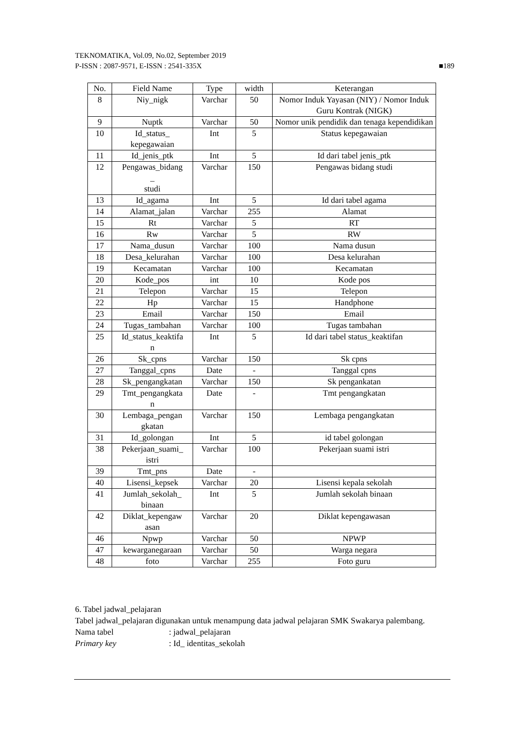TEKNOMATIKA, Vol.09, No.02, September 2019
P-ISSN : 2087-9571, E-ISSN : 2541-335X ■189
| No. | Field Name | Type | width | Keterangan |
| --- | --- | --- | --- | --- |
| 8 | Niy_nigk | Varchar | 50 | Nomor Induk Yayasan (NIY) / Nomor Induk Guru Kontrak (NIGK) |
| 9 | Nuptk | Varchar | 50 | Nomor unik pendidik dan tenaga kependidikan |
| 10 | Id_status_ kepegawaian | Int | 5 | Status kepegawaian |
| 11 | Id_jenis_ptk | Int | 5 | Id dari tabel jenis_ptk |
| 12 | Pengawas_bidang _ studi | Varchar | 150 | Pengawas bidang studi |
| 13 | Id_agama | Int | 5 | Id dari tabel agama |
| 14 | Alamat_jalan | Varchar | 255 | Alamat |
| 15 | Rt | Varchar | 5 | RT |
| 16 | Rw | Varchar | 5 | RW |
| 17 | Nama_dusun | Varchar | 100 | Nama dusun |
| 18 | Desa_kelurahan | Varchar | 100 | Desa kelurahan |
| 19 | Kecamatan | Varchar | 100 | Kecamatan |
| 20 | Kode_pos | int | 10 | Kode pos |
| 21 | Telepon | Varchar | 15 | Telepon |
| 22 | Hp | Varchar | 15 | Handphone |
| 23 | Email | Varchar | 150 | Email |
| 24 | Tugas_tambahan | Varchar | 100 | Tugas tambahan |
| 25 | Id_status_keaktifa n | Int | 5 | Id dari tabel status_keaktifan |
| 26 | Sk_cpns | Varchar | 150 | Sk cpns |
| 27 | Tanggal_cpns | Date | - | Tanggal cpns |
| 28 | Sk_pengangkatan | Varchar | 150 | Sk pengankatan |
| 29 | Tmt_pengangkata n | Date | - | Tmt pengangkatan |
| 30 | Lembaga_pengan gkatan | Varchar | 150 | Lembaga pengangkatan |
| 31 | Id_golongan | Int | 5 | id tabel golongan |
| 38 | Pekerjaan_suami_ istri | Varchar | 100 | Pekerjaan suami istri |
| 39 | Tmt_pns | Date | - | |
| 40 | Lisensi_kepsek | Varchar | 20 | Lisensi kepala sekolah |
| 41 | Jumlah_sekolah_ binaan | Int | 5 | Jumlah sekolah binaan |
| 42 | Diklat_kepengaw asan | Varchar | 20 | Diklat kepengawasan |
| 46 | Npwp | Varchar | 50 | NPWP |
| 47 | kewarganegaraan | Varchar | 50 | Warga negara |
| 48 | foto | Varchar | 255 | Foto guru |
6. Tabel jadwal_pelajaran
Tabel jadwal_pelajaran digunakan untuk menampung data jadwal pelajaran SMK Swakarya palembang.
Nama tabel: jadwal_pelajaran
Primary key: Id_ identitas_sekolah